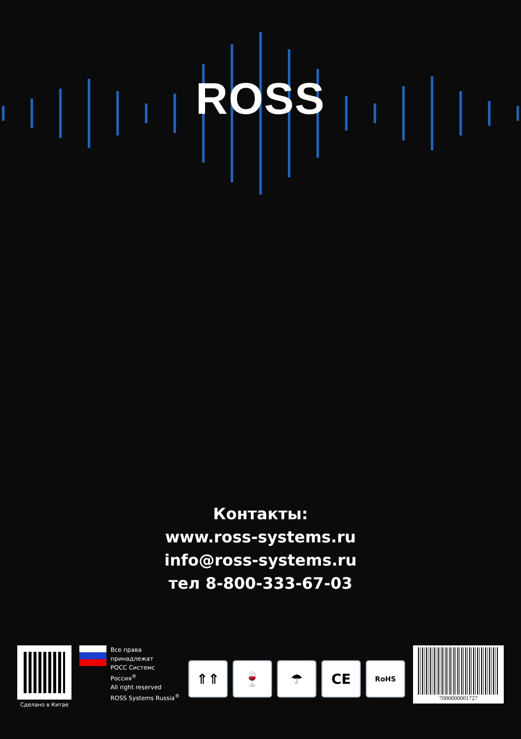ROSS
Контакты:
www.ross-systems.ru
info@ross-systems.ru
тел 8-800-333-67-03
Сделано в Китае
Все права принадлежат
РОСС Системс Россия<sup>®</sup>
All right reserved
ROSS Systems Russia<sup>®</sup>
⇑⇑ 🍷 ☂ CE
RoHS
7000000001727